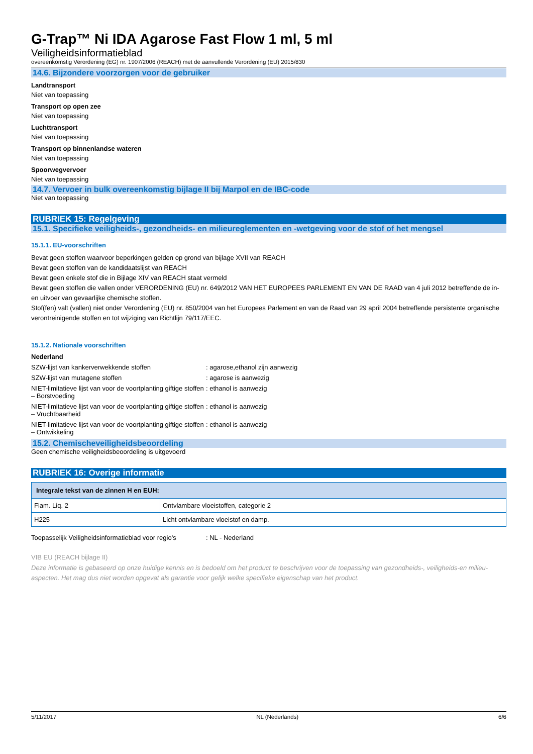G-Trap™ Ni IDA Agarose Fast Flow 1 ml, 5 ml
Veiligheidsinformatieblad
overeenkomstig Verordening (EG) nr. 1907/2006 (REACH) met de aanvullende Verordening (EU) 2015/830
14.6. Bijzondere voorzorgen voor de gebruiker
Landtransport
Niet van toepassing
Transport op open zee
Niet van toepassing
Luchttransport
Niet van toepassing
Transport op binnenlandse wateren
Niet van toepassing
Spoorwegvervoer
Niet van toepassing
14.7. Vervoer in bulk overeenkomstig bijlage II bij Marpol en de IBC-code
Niet van toepassing
RUBRIEK 15: Regelgeving
15.1. Specifieke veiligheids-, gezondheids- en milieureglementen en -wetgeving voor de stof of het mengsel
15.1.1. EU-voorschriften
Bevat geen stoffen waarvoor beperkingen gelden op grond van bijlage XVII van REACH
Bevat geen stoffen van de kandidaatslijst van REACH
Bevat geen enkele stof die in Bijlage XIV van REACH staat vermeld
Bevat geen stoffen die vallen onder VERORDENING (EU) nr. 649/2012 VAN HET EUROPEES PARLEMENT EN VAN DE RAAD van 4 juli 2012 betreffende de in- en uitvoer van gevaarlijke chemische stoffen.
Stof(fen) valt (vallen) niet onder Verordening (EU) nr. 850/2004 van het Europees Parlement en van de Raad van 29 april 2004 betreffende persistente organische verontreinigende stoffen en tot wijziging van Richtlijn 79/117/EEC.
15.1.2. Nationale voorschriften
Nederland
SZW-lijst van kankerverwekkende stoffen : agarose,ethanol zijn aanwezig
SZW-lijst van mutagene stoffen : agarose is aanwezig
NIET-limitatieve lijst van voor de voortplanting giftige stoffen – Borstvoeding
: ethanol is aanwezig
NIET-limitatieve lijst van voor de voortplanting giftige stoffen – Vruchtbaarheid
: ethanol is aanwezig
NIET-limitatieve lijst van voor de voortplanting giftige stoffen – Ontwikkeling
: ethanol is aanwezig
15.2. Chemischeveiligheidsbeoordeling
Geen chemische veiligheidsbeoordeling is uitgevoerd
RUBRIEK 16: Overige informatie
| Integrale tekst van de zinnen H en EUH: | |
| --- | --- |
| Flam. Liq. 2 | Ontvlambare vloeistoffen, categorie 2 |
| H225 | Licht ontvlambare vloeistof en damp. |
Toepasselijk Veiligheidsinformatieblad voor regio's
: NL - Nederland
VIB EU (REACH bijlage II)
Deze informatie is gebaseerd op onze huidige kennis en is bedoeld om het product te beschrijven voor de toepassing van gezondheids-, veiligheids-en milieu-aspecten. Het mag dus niet worden opgevat als garantie voor gelijk welke specifieke eigenschap van het product.
5/11/2017 NL (Nederlands) 6/6